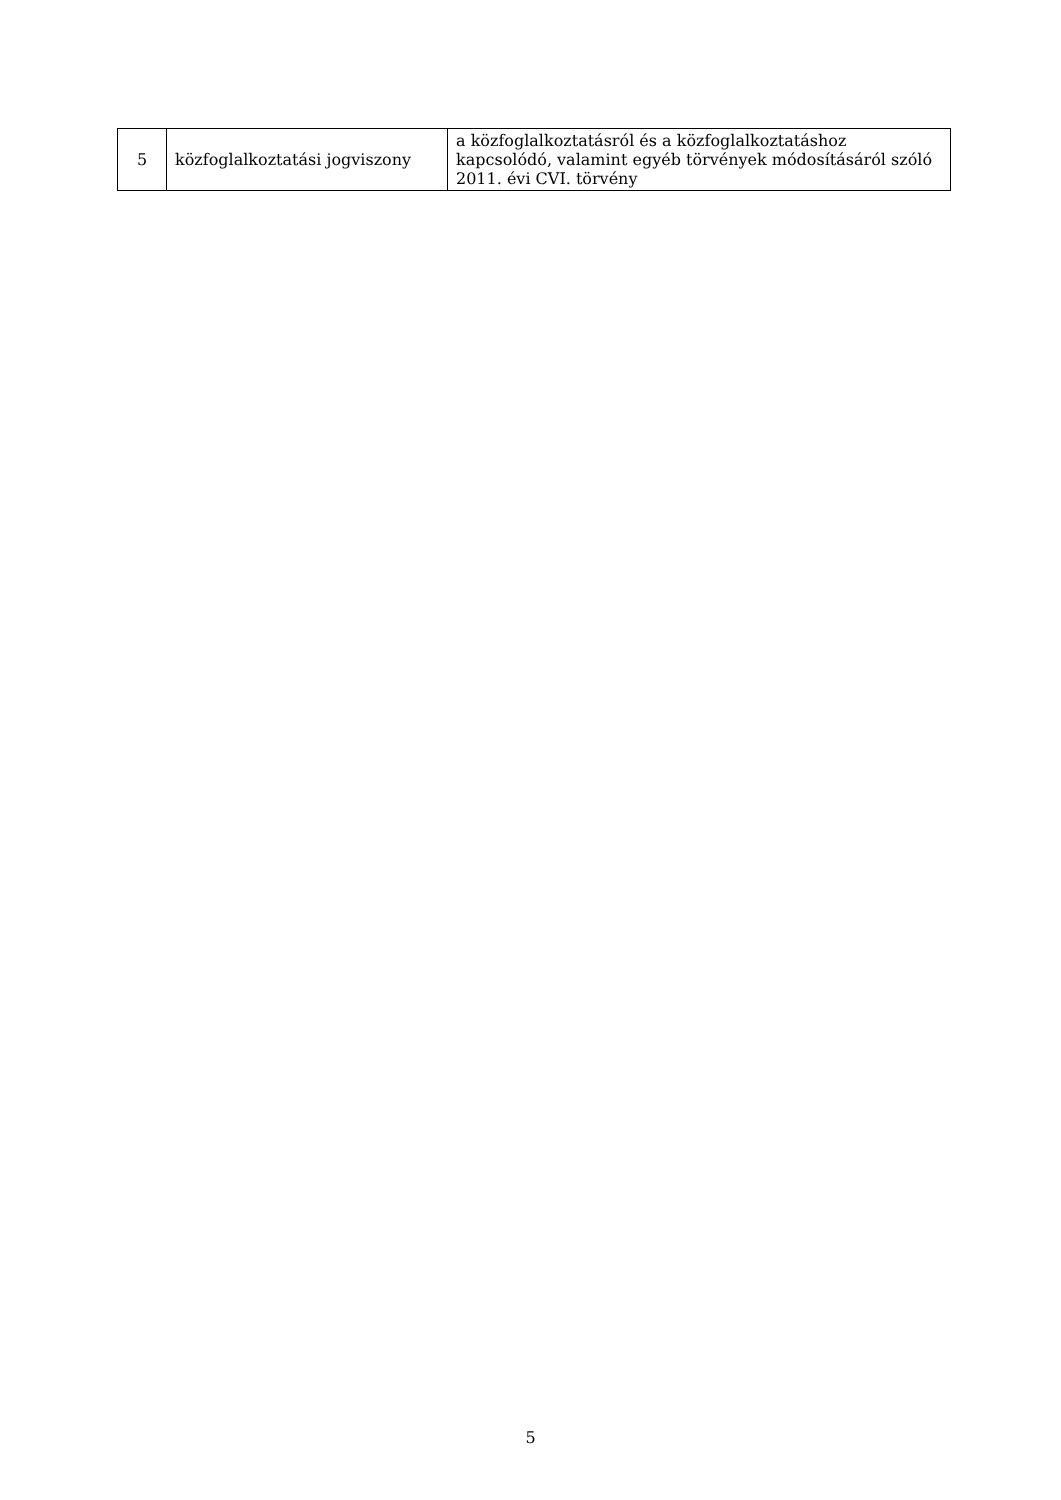| 5 | közfoglalkoztatási jogviszony | a közfoglalkoztatásról és a közfoglalkoztatáshoz kapcsolódó, valamint egyéb törvények módosításáról szóló 2011. évi CVI. törvény |
5